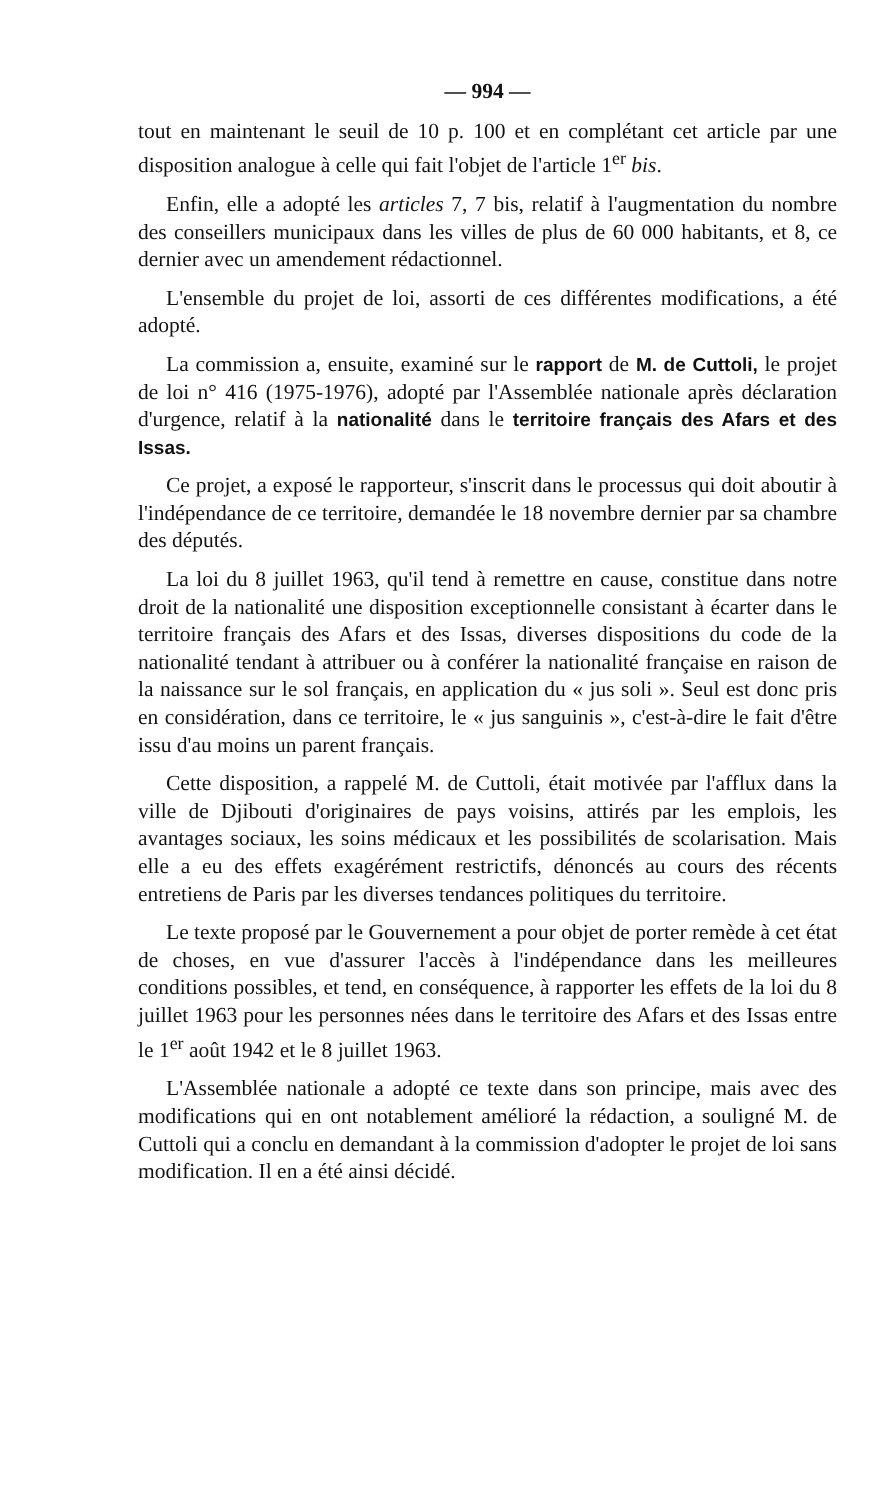— 994 —
tout en maintenant le seuil de 10 p. 100 et en complétant cet article par une disposition analogue à celle qui fait l'objet de l'article 1<sup>er</sup> bis.
Enfin, elle a adopté les articles 7, 7 bis, relatif à l'augmentation du nombre des conseillers municipaux dans les villes de plus de 60 000 habitants, et 8, ce dernier avec un amendement rédactionnel.
L'ensemble du projet de loi, assorti de ces différentes modifications, a été adopté.
La commission a, ensuite, examiné sur le rapport de M. de Cuttoli, le projet de loi n° 416 (1975-1976), adopté par l'Assemblée nationale après déclaration d'urgence, relatif à la nationalité dans le territoire français des Afars et des Issas.
Ce projet, a exposé le rapporteur, s'inscrit dans le processus qui doit aboutir à l'indépendance de ce territoire, demandée le 18 novembre dernier par sa chambre des députés.
La loi du 8 juillet 1963, qu'il tend à remettre en cause, constitue dans notre droit de la nationalité une disposition exceptionnelle consistant à écarter dans le territoire français des Afars et des Issas, diverses dispositions du code de la nationalité tendant à attribuer ou à conférer la nationalité française en raison de la naissance sur le sol français, en application du « jus soli ». Seul est donc pris en considération, dans ce territoire, le « jus sanguinis », c'est-à-dire le fait d'être issu d'au moins un parent français.
Cette disposition, a rappelé M. de Cuttoli, était motivée par l'afflux dans la ville de Djibouti d'originaires de pays voisins, attirés par les emplois, les avantages sociaux, les soins médicaux et les possibilités de scolarisation. Mais elle a eu des effets exagérément restrictifs, dénoncés au cours des récents entretiens de Paris par les diverses tendances politiques du territoire.
Le texte proposé par le Gouvernement a pour objet de porter remède à cet état de choses, en vue d'assurer l'accès à l'indépendance dans les meilleures conditions possibles, et tend, en conséquence, à rapporter les effets de la loi du 8 juillet 1963 pour les personnes nées dans le territoire des Afars et des Issas entre le 1<sup>er</sup> août 1942 et le 8 juillet 1963.
L'Assemblée nationale a adopté ce texte dans son principe, mais avec des modifications qui en ont notablement amélioré la rédaction, a souligné M. de Cuttoli qui a conclu en demandant à la commission d'adopter le projet de loi sans modification. Il en a été ainsi décidé.